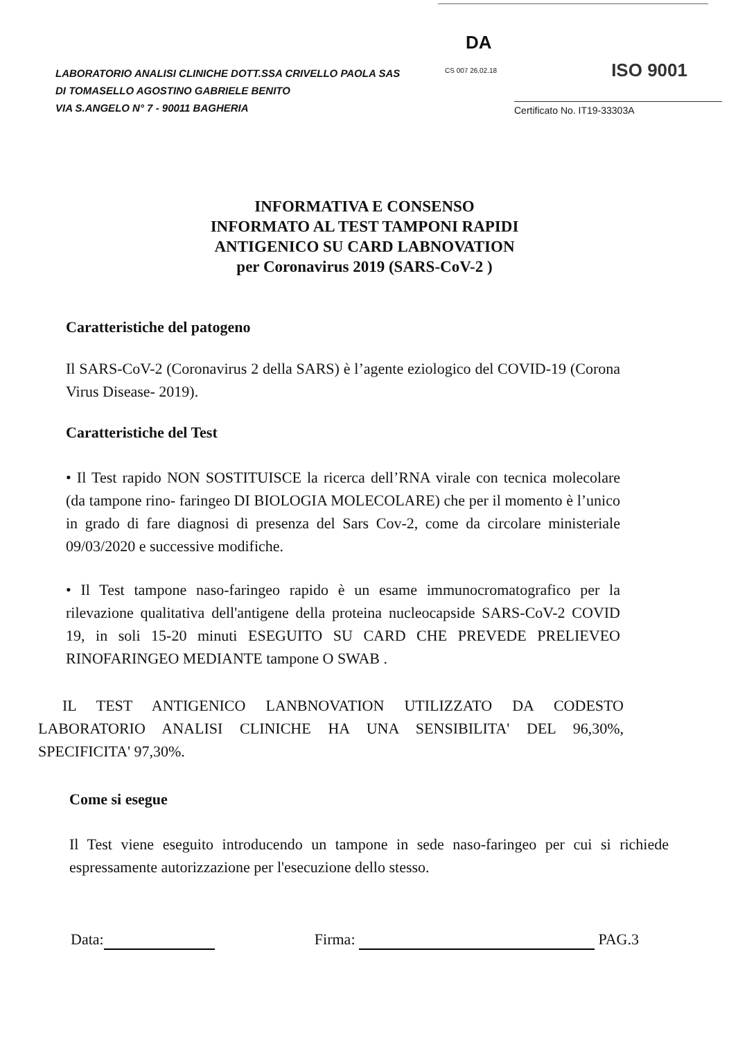LABORATORIO ANALISI CLINICHE DOTT.SSA CRIVELLO PAOLA SAS
DI TOMASELLO AGOSTINO GABRIELE BENITO
VIA S.ANGELO N° 7 - 90011 BAGHERIA
DA
CS 007 26.02.18 ISO 9001
Certificato No. IT19-33303A
INFORMATIVA E CONSENSO
INFORMATO AL TEST TAMPONI RAPIDI
ANTIGENICO SU CARD LABNOVATION
per Coronavirus 2019 (SARS-CoV-2 )
Caratteristiche del patogeno
Il SARS-CoV-2 (Coronavirus 2 della SARS) è l’agente eziologico del COVID-19 (Corona Virus Disease- 2019).
Caratteristiche del Test
• Il Test rapido NON SOSTITUISCE la ricerca dell’RNA virale con tecnica molecolare (da tampone rino- faringeo DI BIOLOGIA MOLECOLARE) che per il momento è l’unico in grado di fare diagnosi di presenza del Sars Cov-2, come da circolare ministeriale 09/03/2020 e successive modifiche.
• Il Test tampone naso-faringeo rapido è un esame immunocromatografico per la rilevazione qualitativa dell'antigene della proteina nucleocapside SARS-CoV-2 COVID 19, in soli 15-20 minuti ESEGUITO SU CARD CHE PREVEDE PRELIEVEO RINOFARINGEO MEDIANTE tampone O SWAB .
IL TEST ANTIGENICO LANBNOVATION UTILIZZATO DA CODESTO LABORATORIO ANALISI CLINICHE HA UNA SENSIBILITA' DEL 96,30%, SPECIFICITA' 97,30%.
Come si esegue
Il Test viene eseguito introducendo un tampone in sede naso-faringeo per cui si richiede espressamente autorizzazione per l'esecuzione dello stesso.
Data: Firma: PAG.3